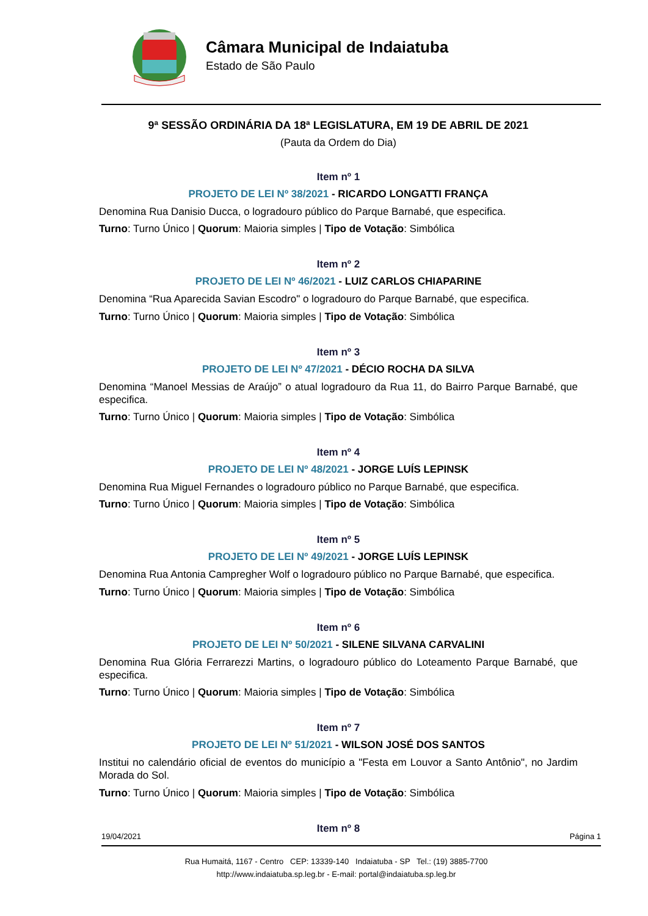Câmara Municipal de Indaiatuba
Estado de São Paulo
9ª SESSÃO ORDINÁRIA DA 18ª LEGISLATURA, EM 19 DE ABRIL DE 2021
(Pauta da Ordem do Dia)
Item nº 1
PROJETO DE LEI Nº 38/2021 - RICARDO LONGATTI FRANÇA
Denomina Rua Danisio Ducca, o logradouro público do Parque Barnabé, que especifica.
Turno: Turno Único | Quorum: Maioria simples | Tipo de Votação: Simbólica
Item nº 2
PROJETO DE LEI Nº 46/2021 - LUIZ CARLOS CHIAPARINE
Denomina “Rua Aparecida Savian Escodro" o logradouro do Parque Barnabé, que especifica.
Turno: Turno Único | Quorum: Maioria simples | Tipo de Votação: Simbólica
Item nº 3
PROJETO DE LEI Nº 47/2021 - DÉCIO ROCHA DA SILVA
Denomina “Manoel Messias de Araújo” o atual logradouro da Rua 11, do Bairro Parque Barnabé, que especifica.
Turno: Turno Único | Quorum: Maioria simples | Tipo de Votação: Simbólica
Item nº 4
PROJETO DE LEI Nº 48/2021 - JORGE LUÍS LEPINSK
Denomina Rua Miguel Fernandes o logradouro público no Parque Barnabé, que especifica.
Turno: Turno Único | Quorum: Maioria simples | Tipo de Votação: Simbólica
Item nº 5
PROJETO DE LEI Nº 49/2021 - JORGE LUÍS LEPINSK
Denomina Rua Antonia Campregher Wolf o logradouro público no Parque Barnabé, que especifica.
Turno: Turno Único | Quorum: Maioria simples | Tipo de Votação: Simbólica
Item nº 6
PROJETO DE LEI Nº 50/2021 - SILENE SILVANA CARVALINI
Denomina Rua Glória Ferrarezzi Martins, o logradouro público do Loteamento Parque Barnabé, que especifica.
Turno: Turno Único | Quorum: Maioria simples | Tipo de Votação: Simbólica
Item nº 7
PROJETO DE LEI Nº 51/2021 - WILSON JOSÉ DOS SANTOS
Institui no calendário oficial de eventos do município a "Festa em Louvor a Santo Antônio", no Jardim Morada do Sol.
Turno: Turno Único | Quorum: Maioria simples | Tipo de Votação: Simbólica
Item nº 8
19/04/2021 Página 1
Rua Humaitá, 1167 - Centro CEP: 13339-140 Indaiatuba - SP Tel.: (19) 3885-7700
http://www.indaiatuba.sp.leg.br - E-mail: portal@indaiatuba.sp.leg.br